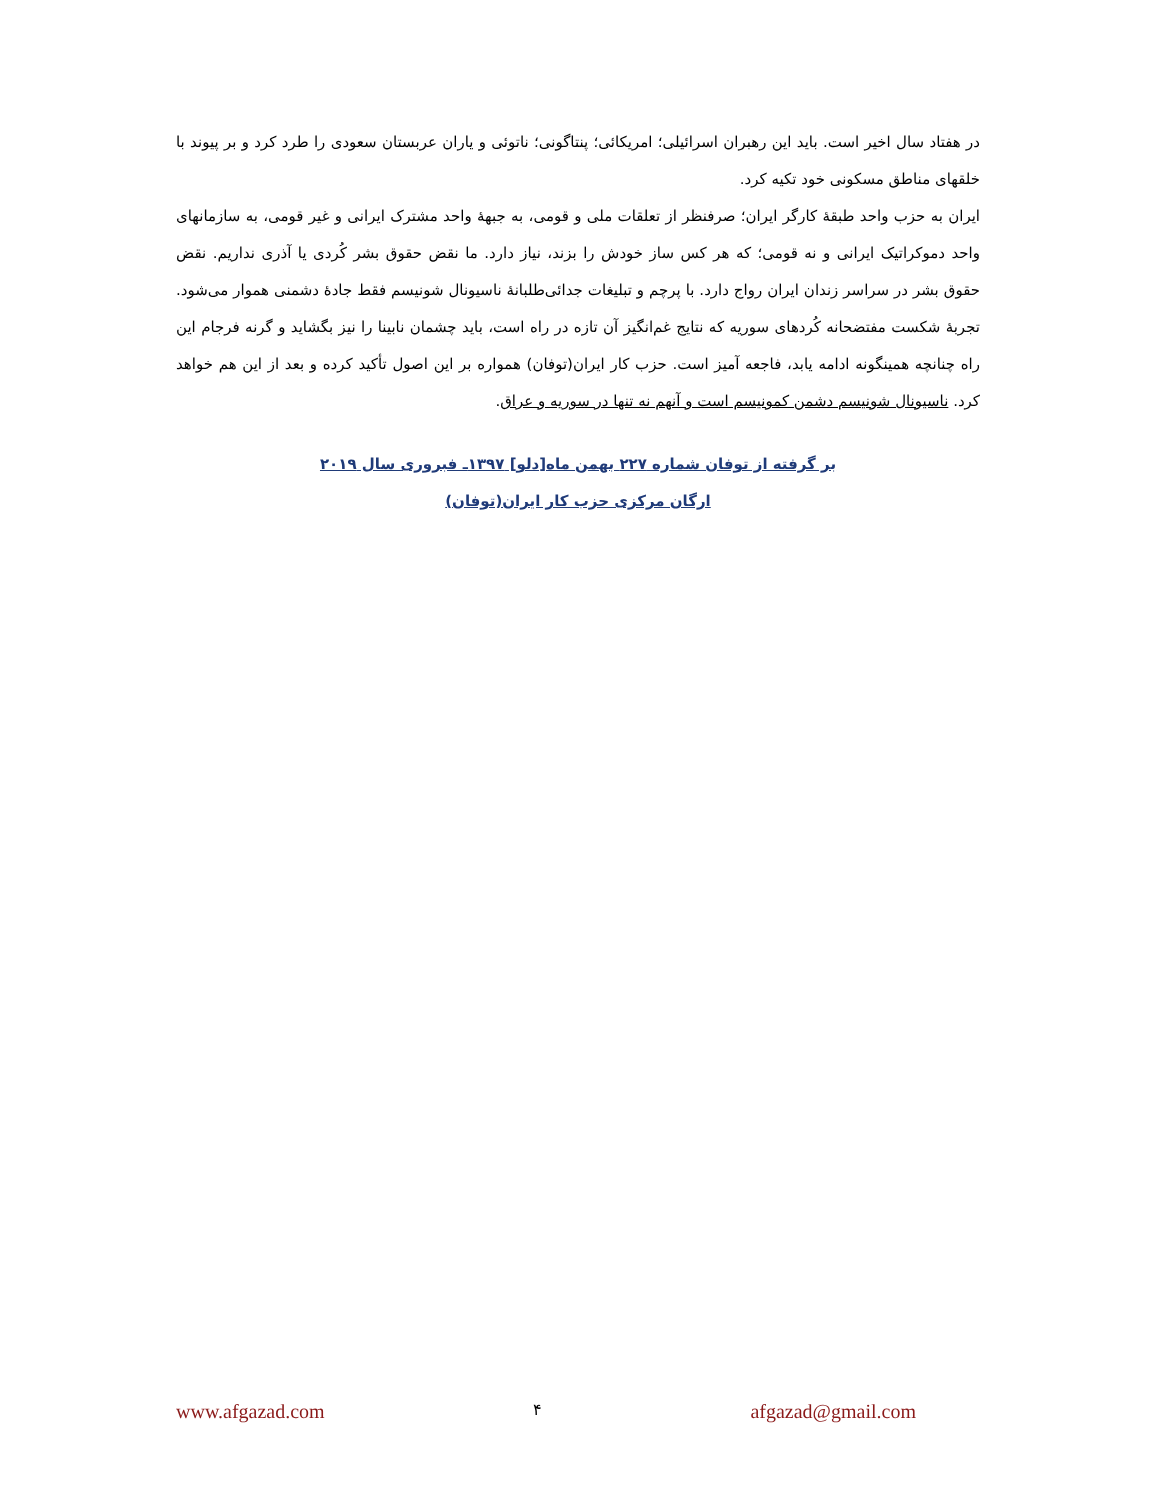در هفتاد سال اخیر است. باید این رهبران اسرائیلی؛ امریکائی؛ پنتاگونی؛ ناتوئی و یاران عربستان سعودی را طرد کرد و بر پیوند با خلقهای مناطق مسکونی خود تکیه کرد.
ایران به حزب واحد طبقهٔ کارگر ایران؛ صرفنظر از تعلقات ملی و قومی، به جبههٔ واحد مشترک ایرانی و غیر قومی، به سازمانهای واحد دموکراتیک ایرانی و نه قومی؛ که هر کس ساز خودش را بزند، نیاز دارد. ما نقض حقوق بشر کُردی یا آذری نداریم. نقض حقوق بشر در سراسر زندان ایران رواج دارد. با پرچم و تبلیغات جدائی‌طلبانهٔ ناسیونال شونیسم فقط جادهٔ دشمنی هموار می‌شود. تجربهٔ شکست مفتضحانه کُردهای سوریه که نتایج غم‌انگیز آن تازه در راه است، باید چشمان نابینا را نیز بگشاید و گرنه فرجام این راه چنانچه همینگونه ادامه یابد، فاجعه آمیز است. حزب کار ایران(توفان) همواره بر این اصول تأکید کرده و بعد از این هم خواهد کرد. ناسیونال شونیسم دشمن کمونیسم است و آنهم نه تنها در سوریه و عراق.
بر گرفته از توفان شماره ۲۲۷ بهمن ماه[دلو] ۱۳۹۷ـ فبروری سال ۲۰۱۹
ارگان مرکزی حزب کار ایران(توفان)
www.afgazad.com ۴ afgazad@gmail.com